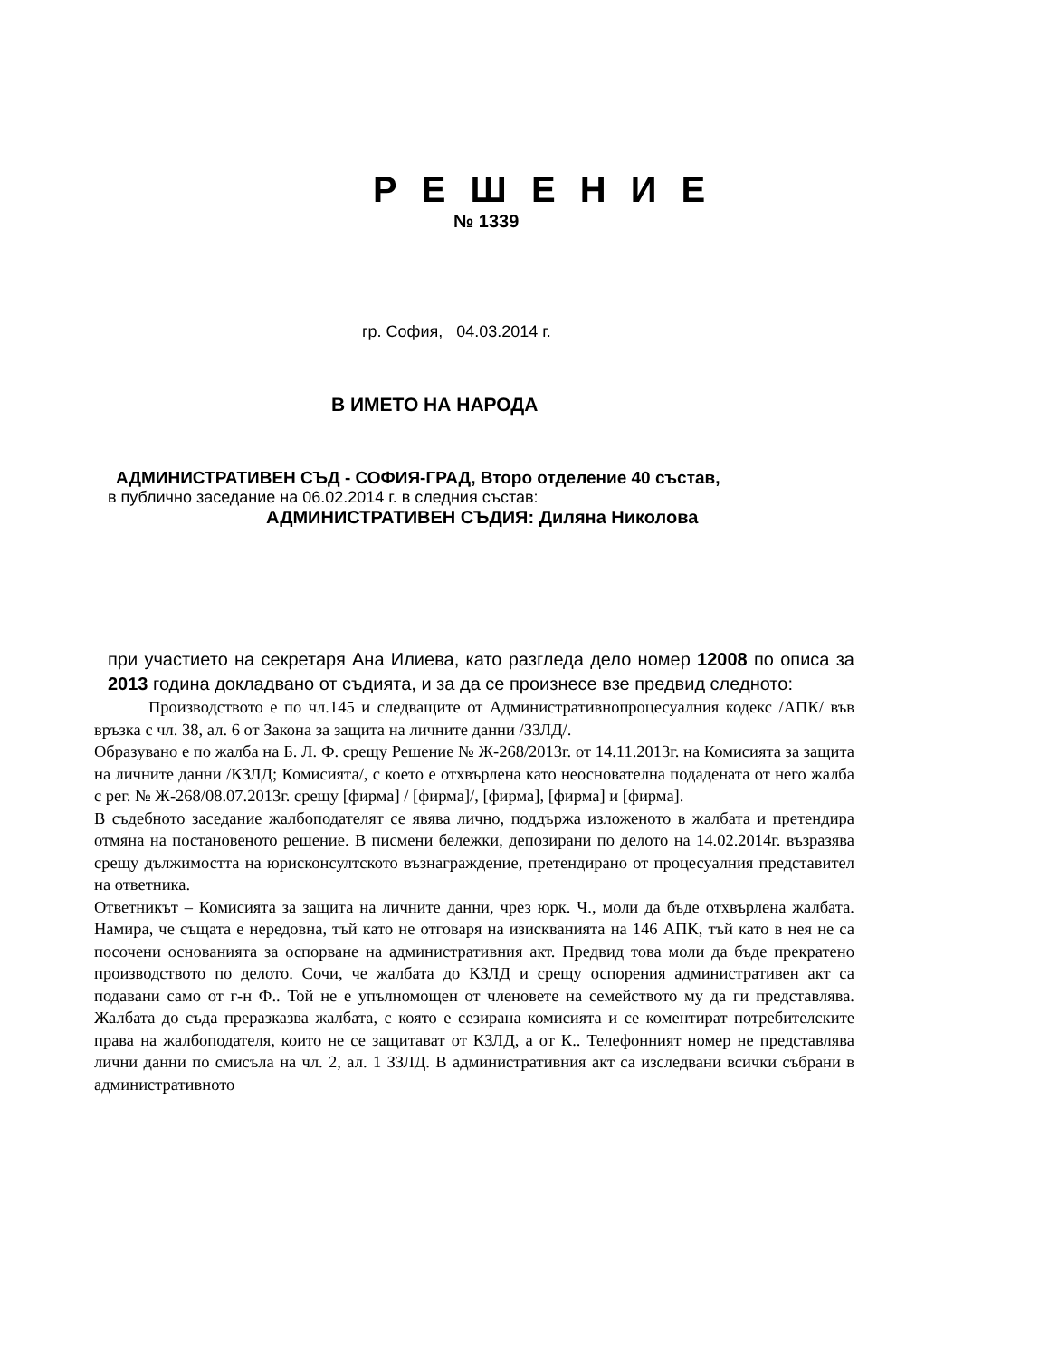Р Е Ш Е Н И Е
№ 1339
гр. София, 04.03.2014 г.
В ИМЕТО НА НАРОДА
АДМИНИСТРАТИВЕН СЪД - СОФИЯ-ГРАД, Второ отделение 40 състав,
в публично заседание на 06.02.2014 г. в следния състав:
АДМИНИСТРАТИВЕН СЪДИЯ: Диляна Николова
при участието на секретаря Ана Илиева, като разгледа дело номер 12008 по описа за 2013 година докладвано от съдията, и за да се произнесе взе предвид следното:
Производството е по чл.145 и следващите от Административнопроцесуалния кодекс /АПК/ във връзка с чл. 38, ал. 6 от Закона за защита на личните данни /ЗЗЛД/.
Образувано е по жалба на Б. Л. Ф. срещу Решение № Ж-268/2013г. от 14.11.2013г. на Комисията за защита на личните данни /КЗЛД; Комисията/, с което е отхвърлена като неоснователна подадената от него жалба с рег. № Ж-268/08.07.2013г. срещу [фирма] / [фирма]/, [фирма], [фирма] и [фирма].
В съдебното заседание жалбоподателят се явява лично, поддържа изложеното в жалбата и претендира отмяна на постановеното решение. В писмени бележки, депозирани по делото на 14.02.2014г. възразява срещу дължимостта на юрисконсултското възнаграждение, претендирано от процесуалния представител на ответника.
Ответникът – Комисията за защита на личните данни, чрез юрк. Ч., моли да бъде отхвърлена жалбата. Намира, че същата е нередовна, тъй като не отговаря на изискванията на 146 АПК, тъй като в нея не са посочени основанията за оспорване на административния акт. Предвид това моли да бъде прекратено производството по делото. Сочи, че жалбата до КЗЛД и срещу оспорения административен акт са подавани само от г-н Ф.. Той не е упълномощен от членовете на семейството му да ги представлява. Жалбата до съда преразказва жалбата, с която е сезирана комисията и се коментират потребителските права на жалбоподателя, които не се защитават от КЗЛД, а от К.. Телефонният номер не представлява лични данни по смисъла на чл. 2, ал. 1 ЗЗЛД. В административния акт са изследвани всички събрани в административното